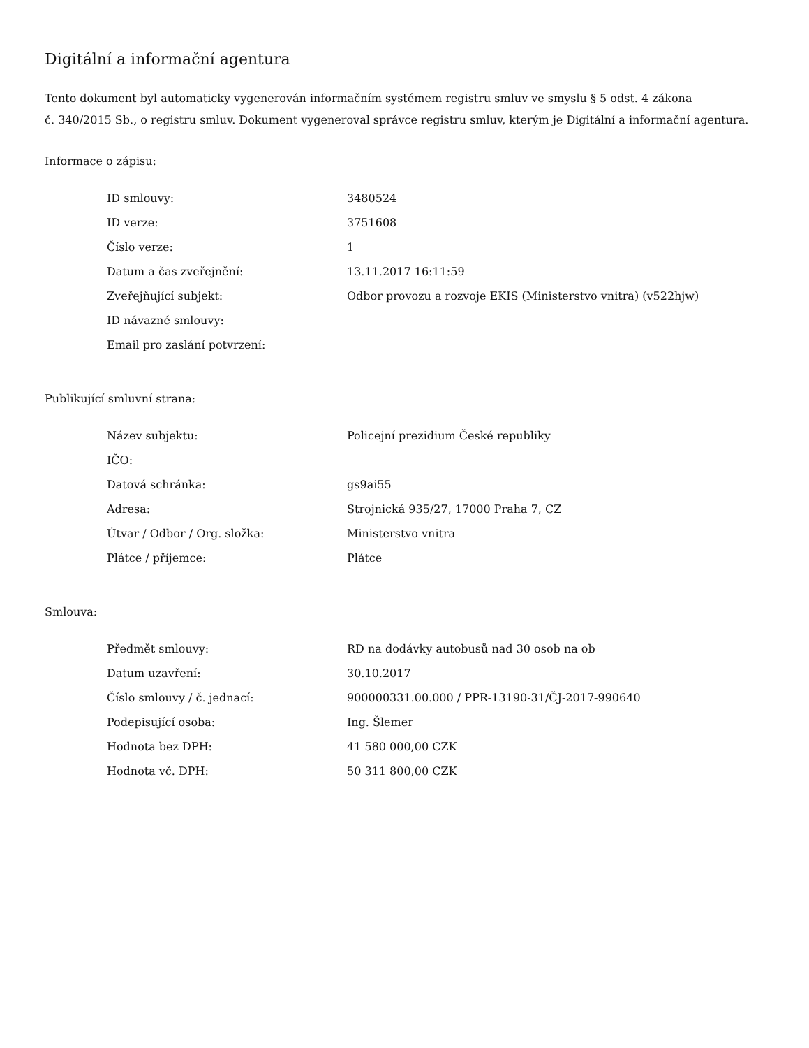Digitální a informační agentura
Tento dokument byl automaticky vygenerován informačním systémem registru smluv ve smyslu § 5 odst. 4 zákona
č. 340/2015 Sb., o registru smluv. Dokument vygeneroval správce registru smluv, kterým je Digitální a informační agentura.
Informace o zápisu:
| ID smlouvy: | 3480524 |
| ID verze: | 3751608 |
| Číslo verze: | 1 |
| Datum a čas zveřejnění: | 13.11.2017 16:11:59 |
| Zveřejňující subjekt: | Odbor provozu a rozvoje EKIS (Ministerstvo vnitra) (v522hjw) |
| ID návazné smlouvy: | |
| Email pro zaslání potvrzení: | |
Publikující smluvní strana:
| Název subjektu: | Policejní prezidium České republiky |
| IČO: | |
| Datová schránka: | gs9ai55 |
| Adresa: | Strojnická 935/27, 17000 Praha 7, CZ |
| Útvar / Odbor / Org. složka: | Ministerstvo vnitra |
| Plátce / příjemce: | Plátce |
Smlouva:
| Předmět smlouvy: | RD na dodávky autobusů nad 30 osob na ob |
| Datum uzavření: | 30.10.2017 |
| Číslo smlouvy / č. jednací: | 900000331.00.000 / PPR-13190-31/ČJ-2017-990640 |
| Podepisující osoba: | Ing. Šlemer |
| Hodnota bez DPH: | 41 580 000,00 CZK |
| Hodnota vč. DPH: | 50 311 800,00 CZK |